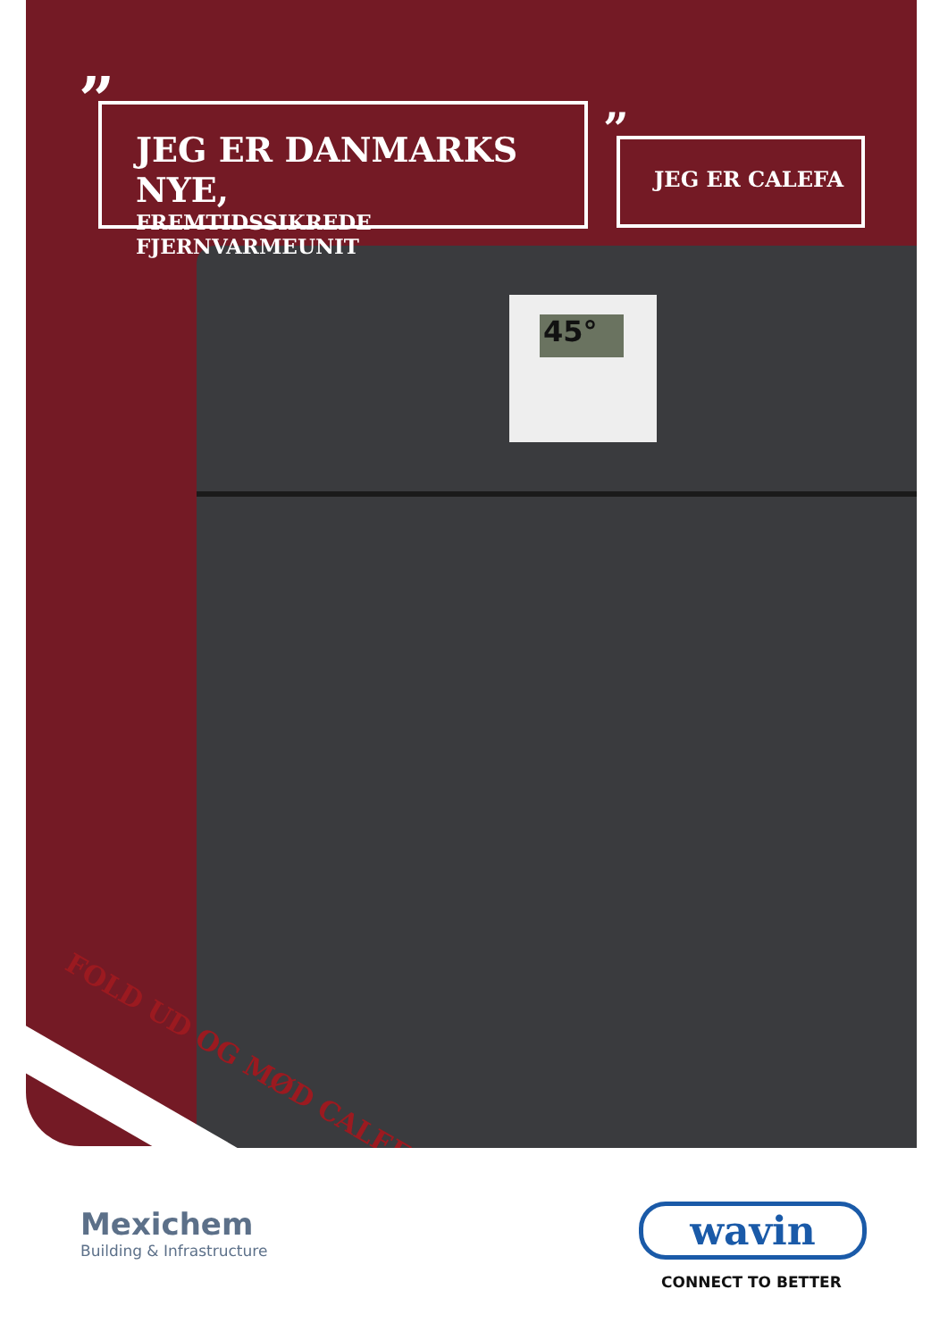45°
”
JEG ER DANMARKS NYE,
FREMTIDSSIKREDE FJERNVARMEUNIT
” JEG ER CALEFA
FOLD UD OG MØD CALEFA
Mexichem
Building & Infrastructure
wavin
CONNECT TO BETTER